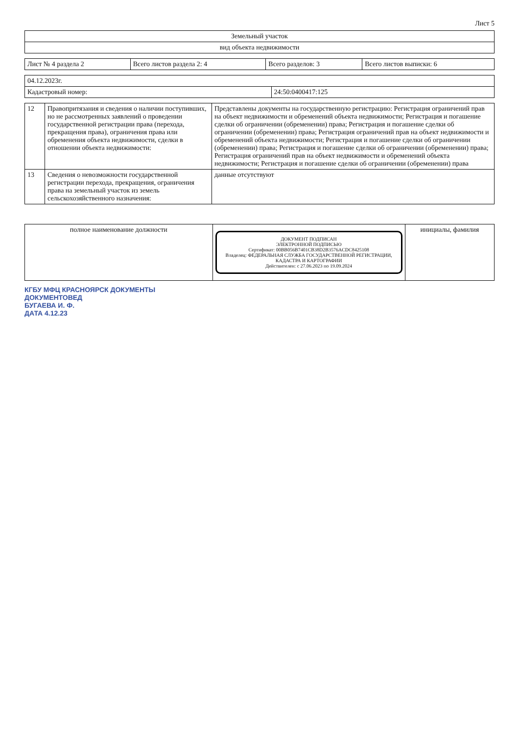Лист 5
| Земельный участок |
| вид объекта недвижимости |
| Лист № 4 раздела 2 | Всего листов раздела 2: 4 | Всего разделов: 3 | Всего листов выписки: 6 |
| 04.12.2023г. | |
| Кадастровый номер: | 24:50:0400417:125 |
| 12 | Правопритязания и сведения о наличии поступивших, но не рассмотренных заявлений о проведении государственной регистрации права (перехода, прекращения права), ограничения права или обременения объекта недвижимости, сделки в отношении объекта недвижимости: | Представлены документы на государственную регистрацию: Регистрация ограничений прав на объект недвижимости и обременений объекта недвижимости; Регистрация и погашение сделки об ограничении (обременении) права; Регистрация и погашение сделки об ограничении (обременении) права; Регистрация ограничений прав на объект недвижимости и обременений объекта недвижимости; Регистрация и погашение сделки об ограничении (обременении) права; Регистрация и погашение сделки об ограничении (обременении) права; Регистрация ограничений прав на объект недвижимости и обременений объекта недвижимости; Регистрация и погашение сделки об ограничении (обременении) права |
| 13 | Сведения о невозможности государственной регистрации перехода, прекращения, ограничения права на земельный участок из земель сельскохозяйственного назначения: | данные отсутствуют |
| полное наименование должности | ДОКУМЕНТ ПОДПИСАН ЭЛЕКТРОННОЙ ПОДПИСЬЮ Сертификат: 00BB056B7401CB38D2B3576ACDC8425108 Владелец: ФЕДЕРАЛЬНАЯ СЛУЖБА ГОСУДАРСТВЕННОЙ РЕГИСТРАЦИИ, КАДАСТРА И КАРТОГРАФИИ Действителен: с 27.06.2023 по 19.09.2024 | инициалы, фамилия |
КГБУ МФЦ КРАСНОЯРСК ДОКУМЕНТЫ
ДОКУМЕНТОВЕД
БУГАЕВА И. Ф.
ДАТА 4.12.23